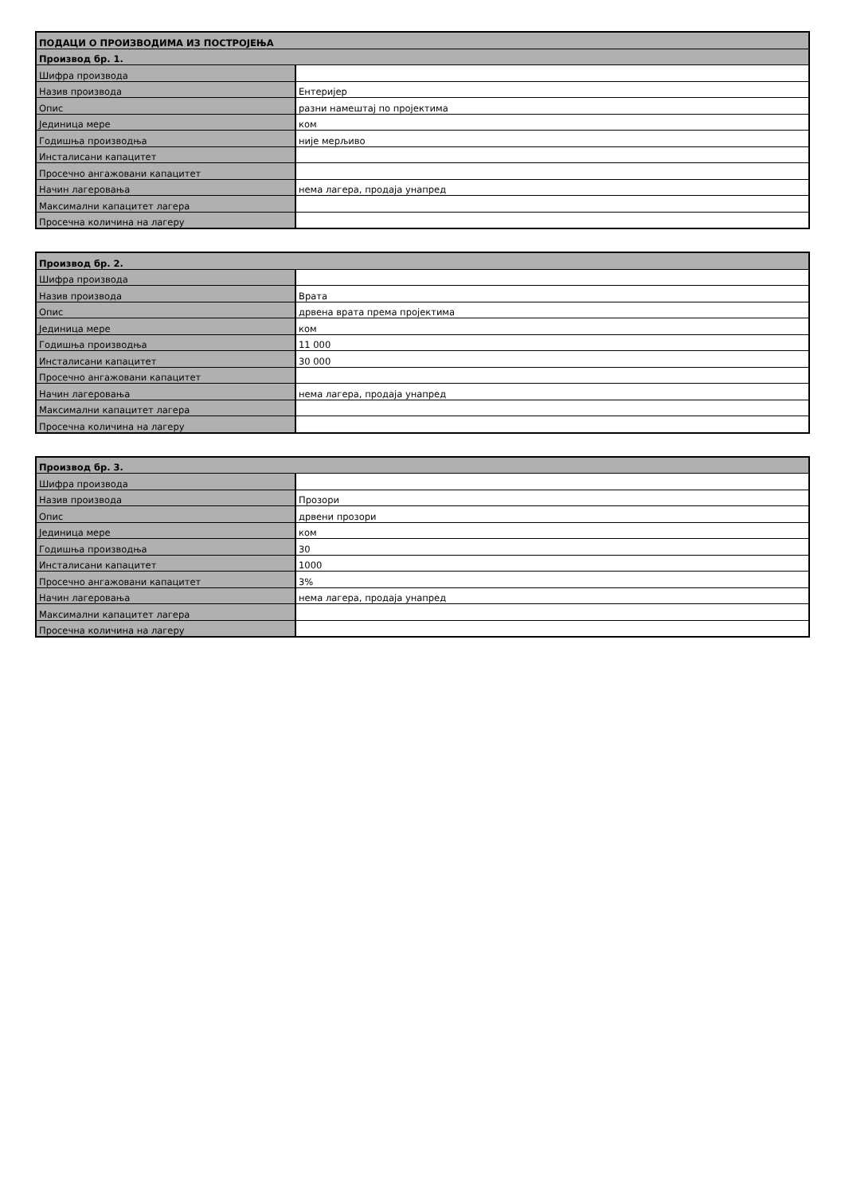| ПОДАЦИ О ПРОИЗВОДИМА ИЗ ПОСТРОЈЕЊА | |
| Производ бр. 1. | |
| Шифра производа | |
| Назив производа | Ентеријер |
| Опис | разни намештај по пројектима |
| Јединица мере | ком |
| Годишња производња | није мерљиво |
| Инсталисани капацитет | |
| Просечно ангажовани капацитет | |
| Начин лагеровања | нема лагера, продаја унапред |
| Максимални капацитет лагера | |
| Просечна количина на лагеру | |
| Производ бр. 2. | |
| Шифра производа | |
| Назив производа | Врата |
| Опис | дрвена врата према пројектима |
| Јединица мере | ком |
| Годишња производња | 11 000 |
| Инсталисани капацитет | 30 000 |
| Просечно ангажовани капацитет | |
| Начин лагеровања | нема лагера, продаја унапред |
| Максимални капацитет лагера | |
| Просечна количина на лагеру | |
| Производ бр. 3. | |
| Шифра производа | |
| Назив производа | Прозори |
| Опис | дрвени прозори |
| Јединица мере | ком |
| Годишња производња | 30 |
| Инсталисани капацитет | 1000 |
| Просечно ангажовани капацитет | 3% |
| Начин лагеровања | нема лагера, продаја унапред |
| Максимални капацитет лагера | |
| Просечна количина на лагеру | |